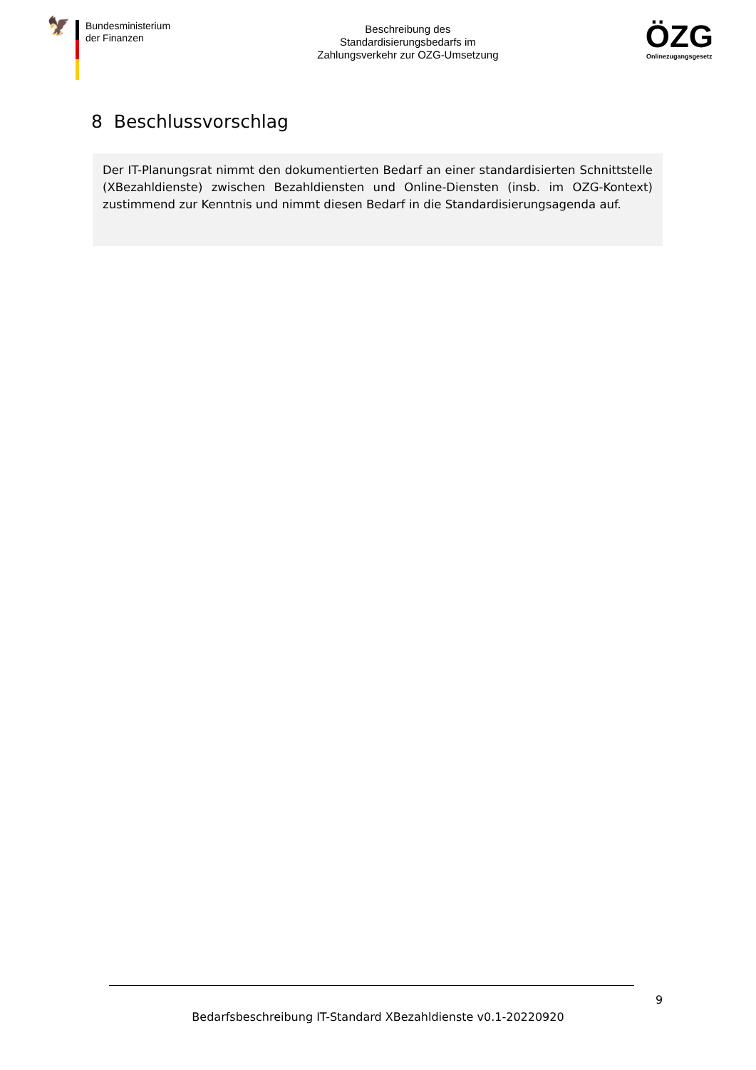🦅
Bundesministerium
der Finanzen
Beschreibung des
Standardisierungsbedarfs im
Zahlungsverkehr zur OZG-Umsetzung
ÖZG
Onlinezugangsgesetz
8 Beschlussvorschlag
Der IT-Planungsrat nimmt den dokumentierten Bedarf an einer standardisierten Schnittstelle (XBezahldienste) zwischen Bezahldiensten und Online-Diensten (insb. im OZG-Kontext) zustimmend zur Kenntnis und nimmt diesen Bedarf in die Standardisierungsagenda auf.
9
Bedarfsbeschreibung IT-Standard XBezahldienste v0.1-20220920